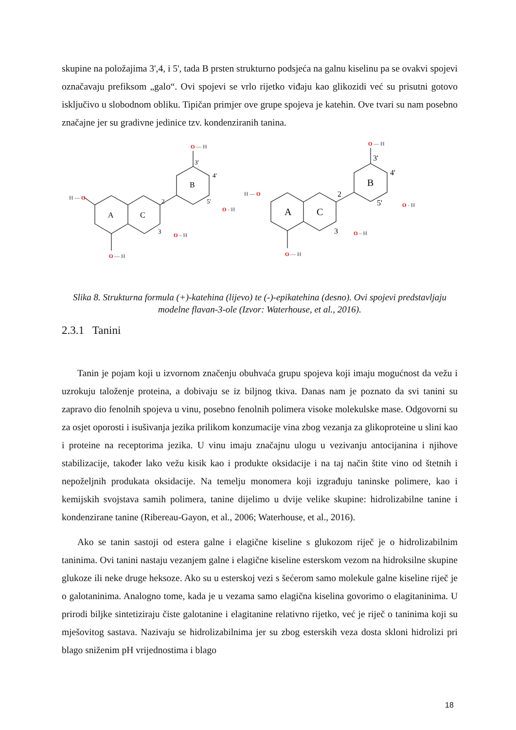skupine na položajima 3',4, i 5', tada B prsten strukturno podsjeća na galnu kiselinu pa se ovakvi spojevi označavaju prefiksom „galo“. Ovi spojevi se vrlo rijetko viđaju kao glikozidi već su prisutni gotovo isključivo u slobodnom obliku. Tipičan primjer ove grupe spojeva je katehin. Ove tvari su nam posebno značajne jer su gradivne jedinice tzv. kondenziranih tanina.
A
C
B
2
3
A
C
B
2
3
3'
4'
5'
3'
4'
5'
H — O
O — H
O — H
O - H
O – H
H — O
O — H
O — H
O - H
O – H
Slika 8. Strukturna formula (+)-katehina (lijevo) te (-)-epikatehina (desno). Ovi spojevi predstavljaju modelne flavan-3-ole (Izvor: Waterhouse, et al., 2016).
2.3.1 Tanini
Tanin je pojam koji u izvornom značenju obuhvaća grupu spojeva koji imaju mogućnost da vežu i uzrokuju taloženje proteina, a dobivaju se iz biljnog tkiva. Danas nam je poznato da svi tanini su zapravo dio fenolnih spojeva u vinu, posebno fenolnih polimera visoke molekulske mase. Odgovorni su za osjet oporosti i isušivanja jezika prilikom konzumacije vina zbog vezanja za glikoproteine u slini kao i proteine na receptorima jezika. U vinu imaju značajnu ulogu u vezivanju antocijanina i njihove stabilizacije, također lako vežu kisik kao i produkte oksidacije i na taj način štite vino od štetnih i nepoželjnih produkata oksidacije. Na temelju monomera koji izgrađuju taninske polimere, kao i kemijskih svojstava samih polimera, tanine dijelimo u dvije velike skupine: hidrolizabilne tanine i kondenzirane tanine (Ribereau-Gayon, et al., 2006; Waterhouse, et al., 2016).
Ako se tanin sastoji od estera galne i elagične kiseline s glukozom riječ je o hidrolizabilnim taninima. Ovi tanini nastaju vezanjem galne i elagične kiseline esterskom vezom na hidroksilne skupine glukoze ili neke druge heksoze. Ako su u esterskoj vezi s šećerom samo molekule galne kiseline riječ je o galotaninima. Analogno tome, kada je u vezama samo elagična kiselina govorimo o elagitaninima. U prirodi biljke sintetiziraju čiste galotanine i elagitanine relativno rijetko, već je riječ o taninima koji su mješovitog sastava. Nazivaju se hidrolizabilnima jer su zbog esterskih veza dosta skloni hidrolizi pri blago sniženim pH vrijednostima i blago
18